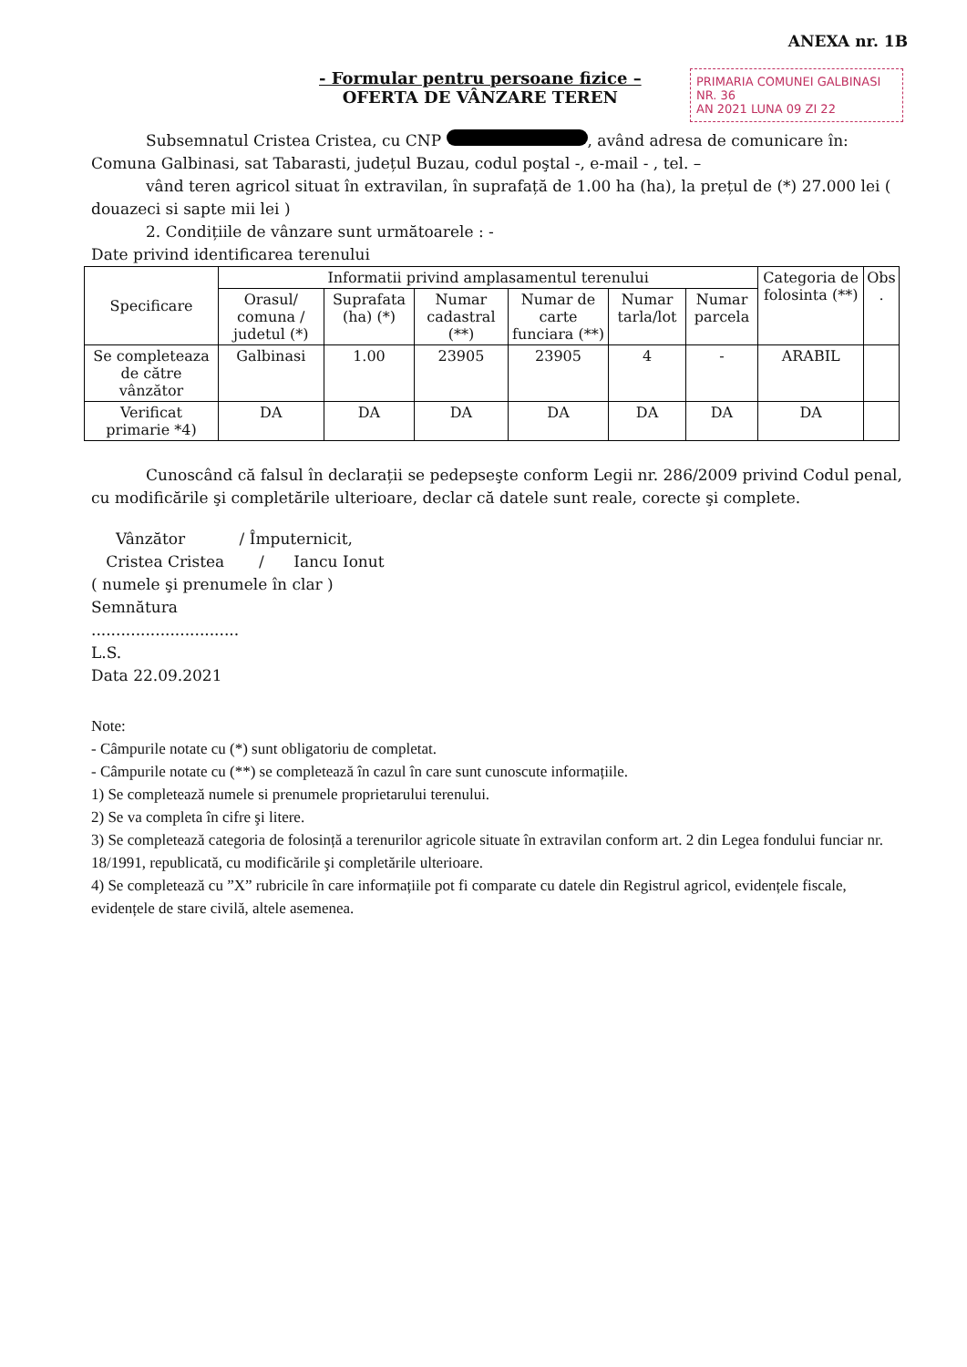ANEXA nr. 1B
- Formular pentru persoane fizice –
OFERTA DE VÂNZARE TEREN
PRIMARIA COMUNEI GALBINASI
NR. 36
AN 2021 LUNA 09 ZI 22
Subsemnatul Cristea Cristea, cu CNP , având adresa de comunicare în: Comuna Galbinasi, sat Tabarasti, județul Buzau, codul poştal -, e-mail - , tel. –
vând teren agricol situat în extravilan, în suprafață de 1.00 ha (ha), la prețul de (*) 27.000 lei ( douazeci si sapte mii lei )
2. Condițiile de vânzare sunt următoarele : -
Date privind identificarea terenului
| Specificare | Informatii privind amplasamentul terenului | | | | | | Categoria de folosinta (**) | Obs . |
| --- | --- | --- | --- | --- | --- | --- | --- | --- |
| | Orasul/ comuna / judetul (*) | Suprafata (ha) (*) | Numar cadastral (**) | Numar de carte funciara (**) | Numar tarla/lot | Numar parcela | | |
| Se completeaza de către vânzător | Galbinasi | 1.00 | 23905 | 23905 | 4 | - | ARABIL | |
| Verificat primarie *4) | DA | DA | DA | DA | DA | DA | DA | |
Cunoscând că falsul în declarații se pedepseşte conform Legii nr. 286/2009 privind Codul penal, cu modificările şi completările ulterioare, declar că datele sunt reale, corecte şi complete.
Vânzător / Împuternicit,
Cristea Cristea / Iancu Ionut
( numele şi prenumele în clar )
Semnătura
..............................
L.S.
Data 22.09.2021
Note:
- Câmpurile notate cu (*) sunt obligatoriu de completat.
- Câmpurile notate cu (**) se completează în cazul în care sunt cunoscute informațiile.
1) Se completează numele si prenumele proprietarului terenului.
2) Se va completa în cifre şi litere.
3) Se completează categoria de folosință a terenurilor agricole situate în extravilan conform art. 2 din Legea fondului funciar nr. 18/1991, republicată, cu modificările şi completările ulterioare.
4) Se completează cu ”X” rubricile în care informațiile pot fi comparate cu datele din Registrul agricol, evidențele fiscale, evidențele de stare civilă, altele asemenea.